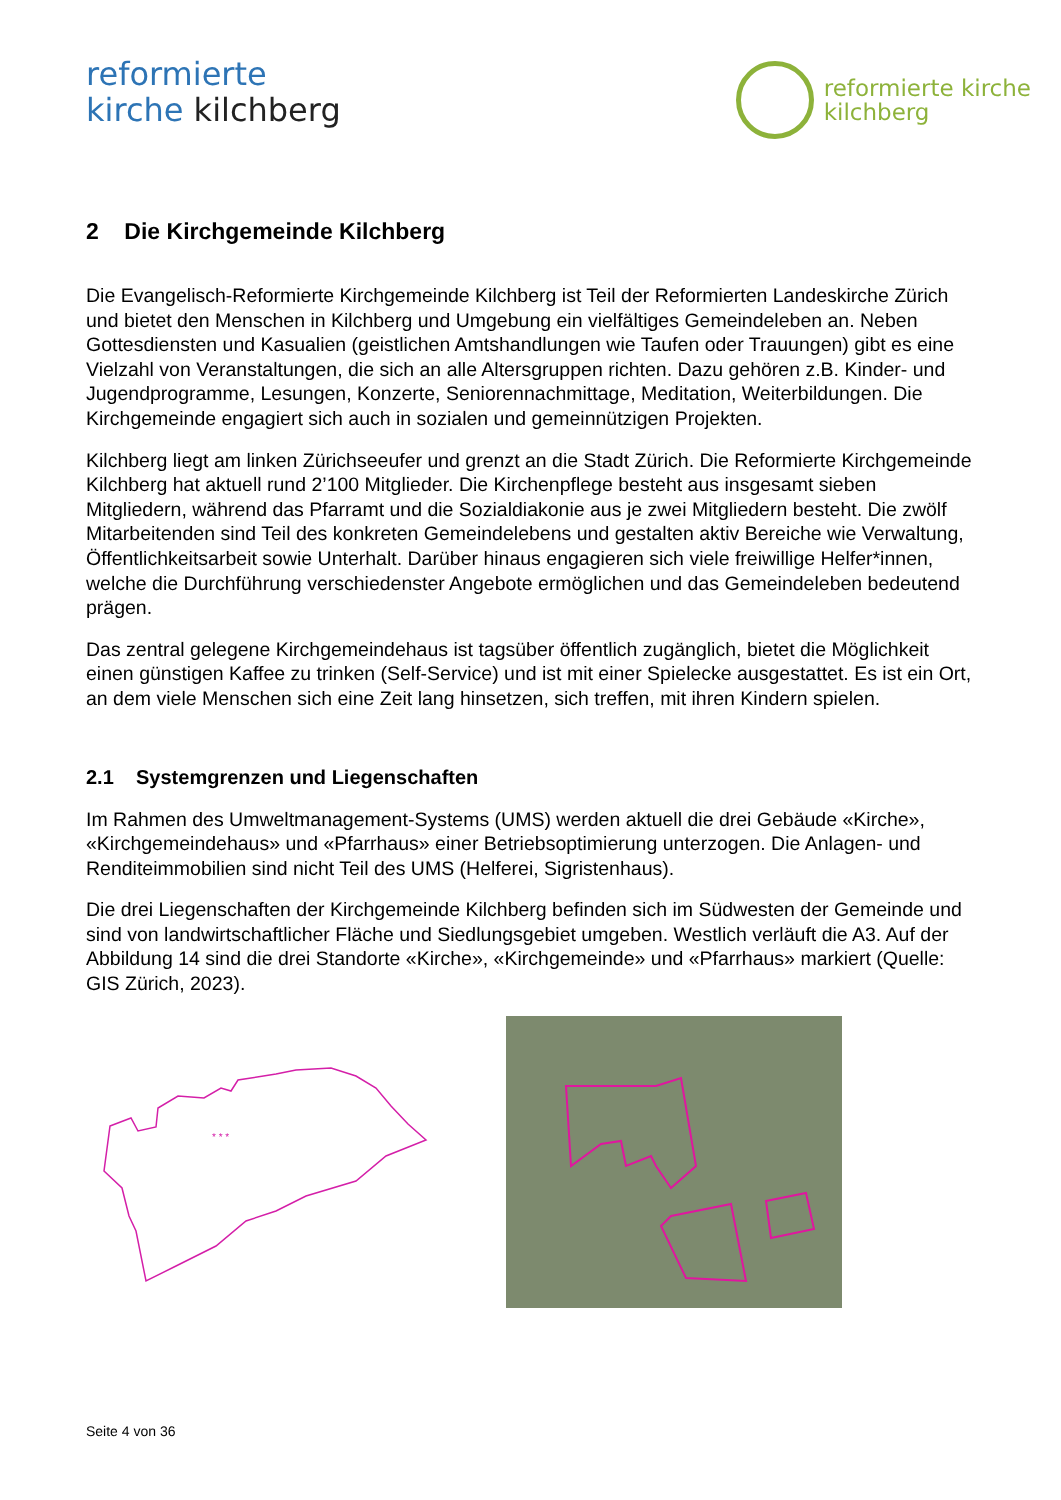reformierte
kirche kilchberg
reformierte kirche
kilchberg
2 Die Kirchgemeinde Kilchberg
Die Evangelisch-Reformierte Kirchgemeinde Kilchberg ist Teil der Reformierten Landeskirche Zürich und bietet den Menschen in Kilchberg und Umgebung ein vielfältiges Gemeindeleben an. Neben Gottesdiensten und Kasualien (geistlichen Amtshandlungen wie Taufen oder Trauungen) gibt es eine Vielzahl von Veranstaltungen, die sich an alle Altersgruppen richten. Dazu gehören z.B. Kinder- und Jugendprogramme, Lesungen, Konzerte, Seniorennachmittage, Meditation, Weiterbildungen. Die Kirchgemeinde engagiert sich auch in sozialen und gemeinnützigen Projekten.
Kilchberg liegt am linken Zürichseeufer und grenzt an die Stadt Zürich. Die Reformierte Kirchgemeinde Kilchberg hat aktuell rund 2’100 Mitglieder. Die Kirchenpflege besteht aus insgesamt sieben Mitgliedern, während das Pfarramt und die Sozialdiakonie aus je zwei Mitgliedern besteht. Die zwölf Mitarbeitenden sind Teil des konkreten Gemeindelebens und gestalten aktiv Bereiche wie Verwaltung, Öffentlichkeitsarbeit sowie Unterhalt. Darüber hinaus engagieren sich viele freiwillige Helfer*innen, welche die Durchführung verschiedenster Angebote ermöglichen und das Gemeindeleben bedeutend prägen.
Das zentral gelegene Kirchgemeindehaus ist tagsüber öffentlich zugänglich, bietet die Möglichkeit einen günstigen Kaffee zu trinken (Self-Service) und ist mit einer Spielecke ausgestattet. Es ist ein Ort, an dem viele Menschen sich eine Zeit lang hinsetzen, sich treffen, mit ihren Kindern spielen.
2.1 Systemgrenzen und Liegenschaften
Im Rahmen des Umweltmanagement-Systems (UMS) werden aktuell die drei Gebäude «Kirche», «Kirchgemeindehaus» und «Pfarrhaus» einer Betriebsoptimierung unterzogen. Die Anlagen- und Renditeimmobilien sind nicht Teil des UMS (Helferei, Sigristenhaus).
Die drei Liegenschaften der Kirchgemeinde Kilchberg befinden sich im Südwesten der Gemeinde und sind von landwirtschaftlicher Fläche und Siedlungsgebiet umgeben. Westlich verläuft die A3. Auf der Abbildung 14 sind die drei Standorte «Kirche», «Kirchgemeinde» und «Pfarrhaus» markiert (Quelle: GIS Zürich, 2023).
* * *
Seite 4 von 36